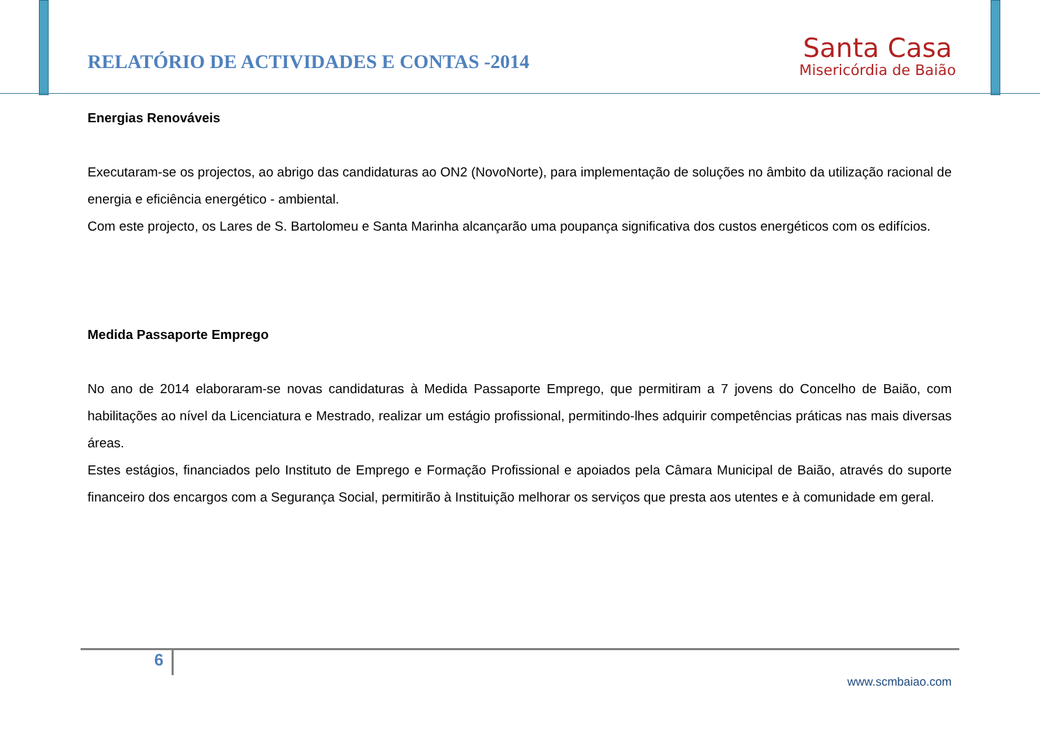RELATÓRIO DE ACTIVIDADES E CONTAS -2014
Santa Casa
Misericórdia de Baião
Energias Renováveis
Executaram-se os projectos, ao abrigo das candidaturas ao ON2 (NovoNorte), para implementação de soluções no âmbito da utilização racional de energia e eficiência energético - ambiental.
Com este projecto, os Lares de S. Bartolomeu e Santa Marinha alcançarão uma poupança significativa dos custos energéticos com os edifícios.
Medida Passaporte Emprego
No ano de 2014 elaboraram-se novas candidaturas à Medida Passaporte Emprego, que permitiram a 7 jovens do Concelho de Baião, com habilitações ao nível da Licenciatura e Mestrado, realizar um estágio profissional, permitindo-lhes adquirir competências práticas nas mais diversas áreas.
Estes estágios, financiados pelo Instituto de Emprego e Formação Profissional e apoiados pela Câmara Municipal de Baião, através do suporte financeiro dos encargos com a Segurança Social, permitirão à Instituição melhorar os serviços que presta aos utentes e à comunidade em geral.
6
www.scmbaiao.com